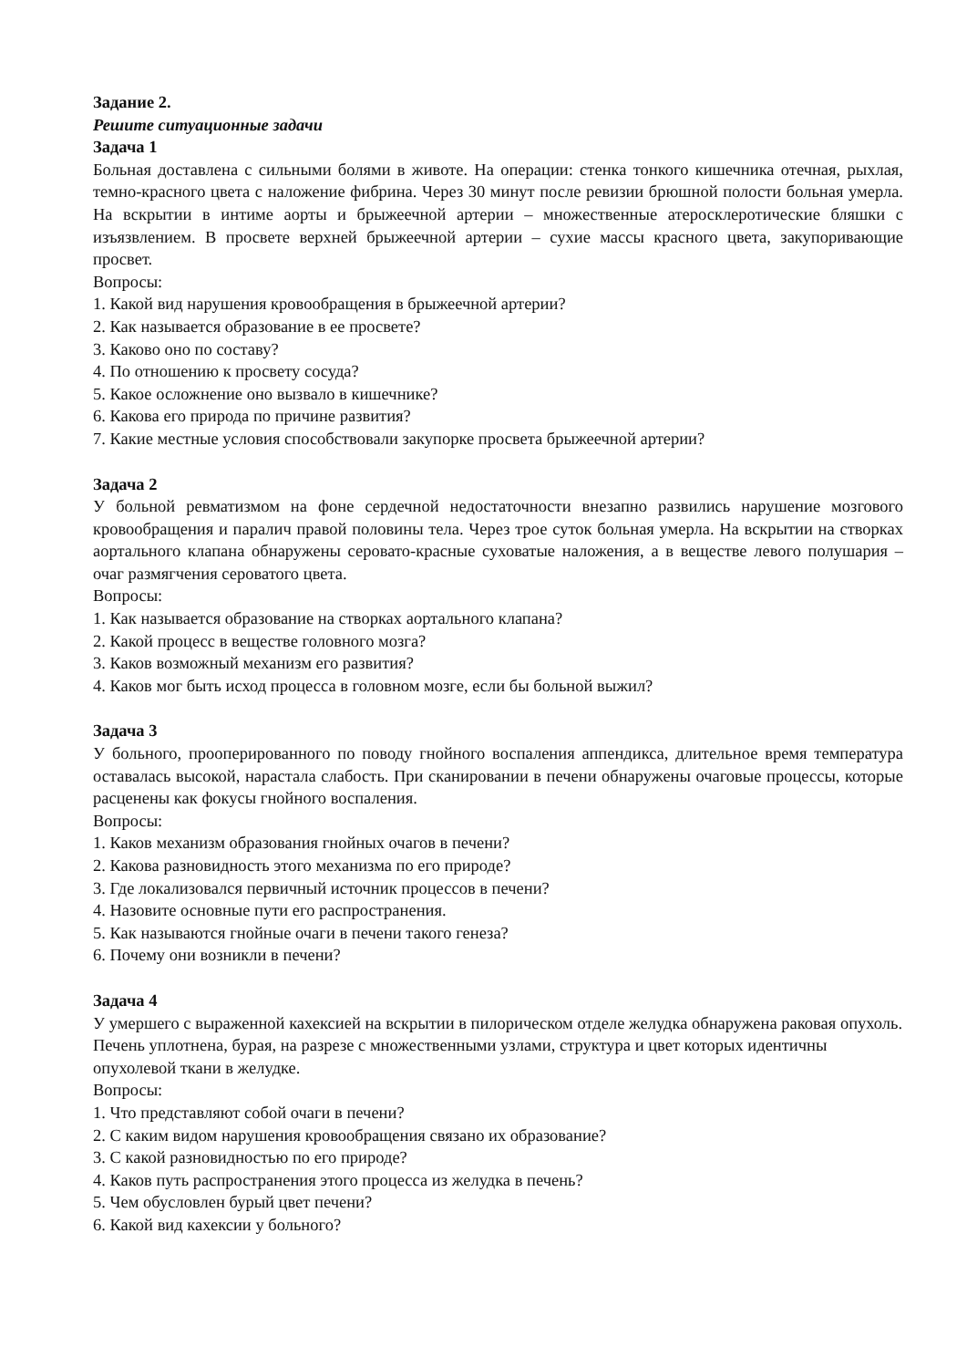Задание 2.
Решите ситуационные задачи
Задача 1
Больная доставлена с сильными болями в животе. На операции: стенка тонкого кишечника отечная, рыхлая, темно-красного цвета с наложение фибрина. Через 30 минут после ревизии брюшной полости больная умерла. На вскрытии в интиме аорты и брыжеечной артерии – множественные атеросклеротические бляшки с изъязвлением. В просвете верхней брыжеечной артерии – сухие массы красного цвета, закупоривающие просвет.
Вопросы:
1. Какой вид нарушения кровообращения в брыжеечной артерии?
2. Как называется образование в ее просвете?
3. Каково оно по составу?
4. По отношению к просвету сосуда?
5. Какое осложнение оно вызвало в кишечнике?
6. Какова его природа по причине развития?
7. Какие местные условия способствовали закупорке просвета брыжеечной артерии?
Задача 2
У больной ревматизмом на фоне сердечной недостаточности внезапно развились нарушение мозгового кровообращения и паралич правой половины тела. Через трое суток больная умерла. На вскрытии на створках аортального клапана обнаружены серовато-красные суховатые наложения, а в веществе левого полушария – очаг размягчения сероватого цвета.
Вопросы:
1. Как называется образование на створках аортального клапана?
2. Какой процесс в веществе головного мозга?
3. Каков возможный механизм его развития?
4. Каков мог быть исход процесса в головном мозге, если бы больной выжил?
Задача 3
У больного, прооперированного по поводу гнойного воспаления аппендикса, длительное время температура оставалась высокой, нарастала слабость. При сканировании в печени обнаружены очаговые процессы, которые расценены как фокусы гнойного воспаления.
Вопросы:
1. Каков механизм образования гнойных очагов в печени?
2. Какова разновидность этого механизма по его природе?
3. Где локализовался первичный источник процессов в печени?
4. Назовите основные пути его распространения.
5. Как называются гнойные очаги в печени такого генеза?
6. Почему они возникли в печени?
Задача 4
У умершего с выраженной кахексией на вскрытии в пилорическом отделе желудка обнаружена раковая опухоль. Печень уплотнена, бурая, на разрезе с множественными узлами, структура и цвет которых идентичны опухолевой ткани в желудке.
Вопросы:
1. Что представляют собой очаги в печени?
2. С каким видом нарушения кровообращения связано их образование?
3. С какой разновидностью по его природе?
4. Каков путь распространения этого процесса из желудка в печень?
5. Чем обусловлен бурый цвет печени?
6. Какой вид кахексии у больного?